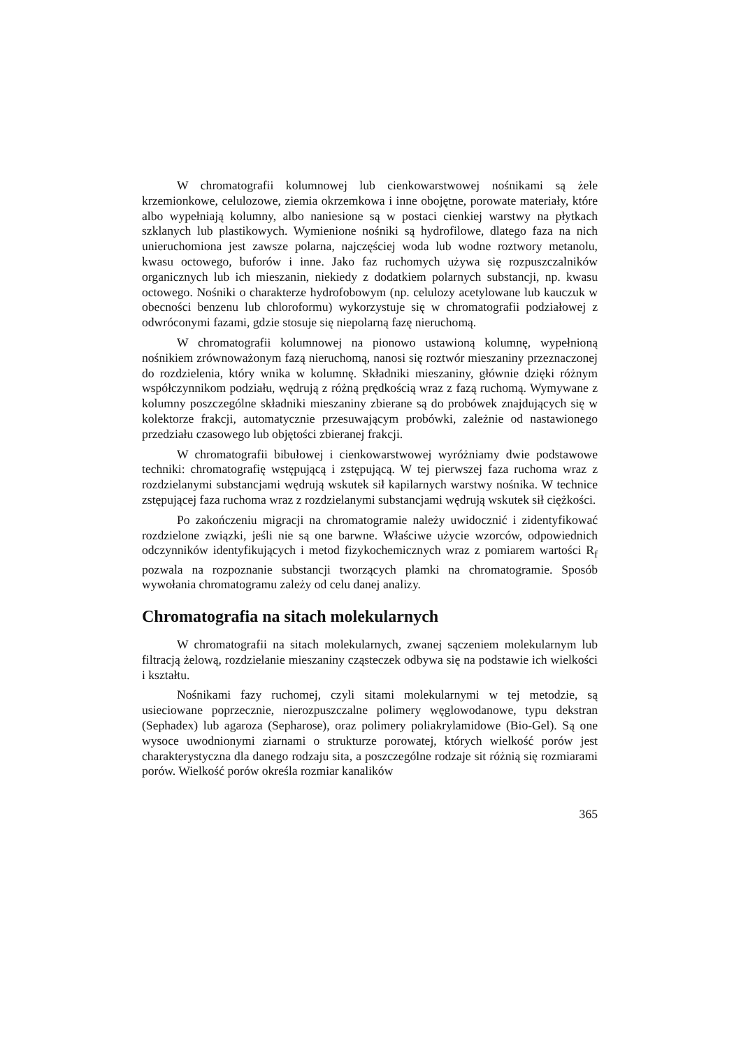W chromatografii kolumnowej lub cienkowarstwowej nośnikami są żele krzemionkowe, celulozowe, ziemia okrzemkowa i inne obojętne, porowate materiały, które albo wypełniają kolumny, albo naniesione są w postaci cienkiej warstwy na płytkach szklanych lub plastikowych. Wymienione nośniki są hydrofilowe, dlatego faza na nich unieruchomiona jest zawsze polarna, najczęściej woda lub wodne roztwory metanolu, kwasu octowego, buforów i inne. Jako faz ruchomych używa się rozpuszczalników organicznych lub ich mieszanin, niekiedy z dodatkiem polarnych substancji, np. kwasu octowego. Nośniki o charakterze hydrofobowym (np. celulozy acetylowane lub kauczuk w obecności benzenu lub chloroformu) wykorzystuje się w chromatografii podziałowej z odwróconymi fazami, gdzie stosuje się niepolarną fazę nieruchomą.
W chromatografii kolumnowej na pionowo ustawioną kolumnę, wypełnioną nośnikiem zrównoważonym fazą nieruchomą, nanosi się roztwór mieszaniny przeznaczonej do rozdzielenia, który wnika w kolumnę. Składniki mieszaniny, głównie dzięki różnym współczynnikom podziału, wędrują z różną prędkością wraz z fazą ruchomą. Wymywane z kolumny poszczególne składniki mieszaniny zbierane są do probówek znajdujących się w kolektorze frakcji, automatycznie przesuwającym probówki, zależnie od nastawionego przedziału czasowego lub objętości zbieranej frakcji.
W chromatografii bibułowej i cienkowarstwowej wyróżniamy dwie podstawowe techniki: chromatografię wstępującą i zstępującą. W tej pierwszej faza ruchoma wraz z rozdzielanymi substancjami wędrują wskutek sił kapilarnych warstwy nośnika. W technice zstępującej faza ruchoma wraz z rozdzielanymi substancjami wędrują wskutek sił ciężkości.
Po zakończeniu migracji na chromatogramie należy uwidocznić i zidentyfikować rozdzielone związki, jeśli nie są one barwne. Właściwe użycie wzorców, odpowiednich odczynników identyfikujących i metod fizykochemicznych wraz z pomiarem wartości R<sub>f</sub> pozwala na rozpoznanie substancji tworzących plamki na chromatogramie. Sposób wywołania chromatogramu zależy od celu danej analizy.
Chromatografia na sitach molekularnych
W chromatografii na sitach molekularnych, zwanej sączeniem molekularnym lub filtracją żelową, rozdzielanie mieszaniny cząsteczek odbywa się na podstawie ich wielkości i kształtu.
Nośnikami fazy ruchomej, czyli sitami molekularnymi w tej metodzie, są usieciowane poprzecznie, nierozpuszczalne polimery węglowodanowe, typu dekstran (Sephadex) lub agaroza (Sepharose), oraz polimery poliakrylamidowe (Bio-Gel). Są one wysoce uwodnionymi ziarnami o strukturze porowatej, których wielkość porów jest charakterystyczna dla danego rodzaju sita, a poszczególne rodzaje sit różnią się rozmiarami porów. Wielkość porów określa rozmiar kanalików
365